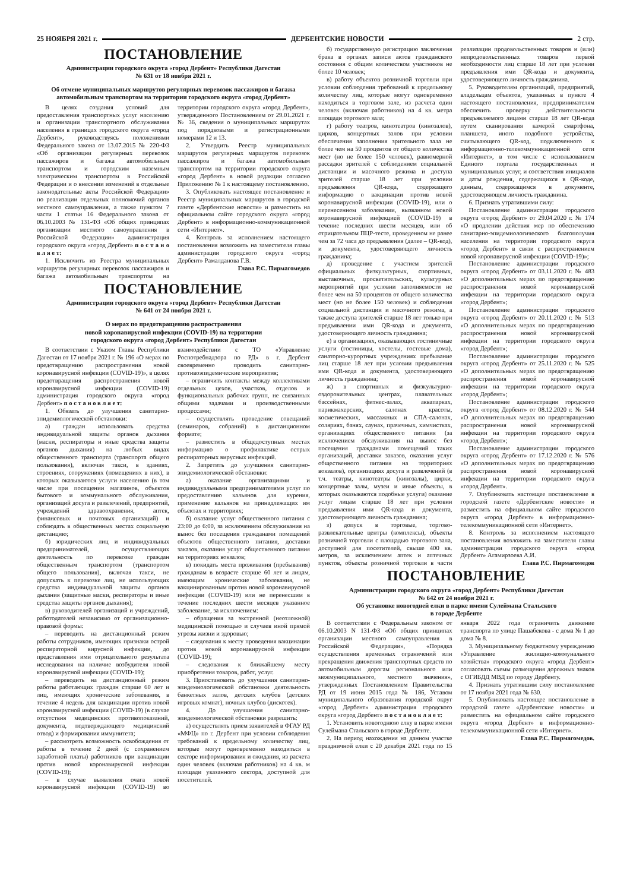25 НОЯБРЯ 2021 г. ДЕРБЕНТСКИЕ НОВОСТИ 2 стр.
ПОСТАНОВЛЕНИЕ
Администрации городского округа «город Дербент» Республики Дагестан
№ 631 от 18 ноября 2021 г.
Об отмене муниципальных маршрутов регулярных перевозок пассажиров и багажа автомобильным транспортом на территории городского округа «город Дербент»
В целях создания условий для предоставления транспортных услуг населению и организации транспортного обслуживания населения в границах городского округа «город Дербент», руководствуясь положениями Федерального закона от 13.07.2015 № 220-ФЗ «Об организации регулярных перевозок пассажиров и багажа автомобильным транспортом и городским наземным электрическим транспортом в Российской Федерации и о внесении изменений в отдельные законодательные акты Российской Федерации» по реализации отдельных полномочий органов местного самоуправления, а также пунктом 7 части 1 статьи 16 Федерального закона от 06.10.2003 № 131-ФЗ «Об общих принципах организации местного самоуправления в Российской Федерации» администрация городского округа «город Дербент» п о с т а н о в л я е т:
1. Исключить из Реестра муниципальных маршрутов регулярных перевозок пассажиров и багажа автомобильным транспортом на территории городского округа «город Дербент», утвержденного Постановлением от 29.01.2021 г. № 36, сведения о муниципальных маршрутах под порядковыми и регистрационными номерами 12 и 13.
2. Утвердить Реестр муниципальных маршрутов регулярных маршрутов перевозок пассажиров и багажа автомобильным транспортом на территории городского округа «город Дербент» в новой редакции согласно Приложению № 1 к настоящему постановлению.
3. Опубликовать настоящее постановление и Реестр муниципальных маршрутов в городской газете «Дербентские новости» и разместить на официальном сайте городского округа «город Дербент» в информационно-коммуникационной сети «Интернет».
4. Контроль за исполнением настоящего постановления возложить на заместителя главы администрации городского округа «город Дербент» Рамалданова Г.В.
Глава Р.С. Пирмагомедов
ПОСТАНОВЛЕНИЕ
Администрации городского округа «город Дербент» Республики Дагестан
№ 641 от 24 ноября 2021 г.
О мерах по предотвращению распространения
новой коронавирусной инфекции (COVID-19) на территории
городского округа «город Дербент» Республики Дагестан
В соответствии с Указом Главы Республики Дагестан от 17 ноября 2021 г. № 196 «О мерах по предотвращению распространения новой коронавирусной инфекции (COVID-19)», в целях предотвращения распространения новой коронавирусной инфекции (COVID-19) администрация городского округа «город Дербент» п о с т а н о в л я е т:
1. Обязать до улучшения санитарно-эпидемиологической обстановки:
а) граждан использовать средства индивидуальной защиты органов дыхания (маски, респираторы и иные средства защиты органов дыхания) на любых видах общественного транспорта (транспорта общего пользования), включая такси, в зданиях, строениях, сооружениях (помещениях в них), в которых оказываются услуги населению (в том числе при посещении магазинов, объектов бытового и коммунального обслуживания, организаций досуга и развлечений, предприятий, учреждений здравоохранения, аптек, финансовых и почтовых организаций) и соблюдать в общественных местах социальную дистанцию;
б) юридических лиц и индивидуальных предпринимателей, осуществляющих деятельность по перевозке граждан общественным транспортом (транспортом общего пользования), включая такси, не допускать к перевозке лиц, не использующих средства индивидуальной защиты органов дыхания (защитные маски, респираторы и иные средства защиты органов дыхания);
в) руководителей организаций и учреждений, работодателей независимо от организационно-правовой формы:
– переводить на дистанционный режим работы сотрудников, имеющих признаки острой респираторной вирусной инфекции, до представления ими отрицательного результата исследования на наличие возбудителя новой коронавирусной инфекции (COVID-19);
– переводить на дистанционный режим работы работающих граждан старше 60 лет и лиц, имеющих хронические заболевания, в течение 4 недель для вакцинации против новой коронавирусной инфекции (COVID-19) (в случае отсутствия медицинских противопоказаний, документа, подтверждающего медицинский отвод) и формирования иммунитета;
– рассмотреть возможность освобождения от работы в течение 2 дней (с сохранением заработной платы) работников при вакцинации против новой коронавирусной инфекции (COVID-19);
– в случае выявления очага новой коронавирусной инфекции (COVID-19) во взаимодействии с ТО «Управление Роспотребнадзора по РД» в г. Дербент своевременно проводить санитарно-противоэпидемические мероприятия;
– ограничить контакты между коллективами отдельных цехов, участков, отделов и функциональных рабочих групп, не связанных общими задачами и производственными процессами;
– осуществлять проведение совещаний (семинаров, собраний) в дистанционном формате;
– разместить в общедоступных местах информацию о профилактике острых респираторных вирусных инфекций.
2. Запретить до улучшения санитарно-эпидемиологической обстановки:
а) оказание организациями и индивидуальными предпринимателями услуг по предоставлению кальянов для курения, применение кальянов на принадлежащих им объектах и территориях;
б) оказание услуг общественного питания с 23:00 до 6:00, за исключением обслуживания на вынос без посещения гражданами помещений объектов общественного питания, доставки заказов, оказания услуг общественного питания на территориях вокзалов;
в) покидать места проживания (пребывания) гражданам в возрасте старше 60 лет и лицам, имеющим хронические заболевания, не вакцинированным против новой коронавирусной инфекции (COVID-19) или не перенесшим в течение последних шести месяцев указанное заболевание, за исключением:
– обращения за экстренной (неотложной) медицинской помощью и случаев иной прямой угрозы жизни и здоровью;
– следования к месту проведения вакцинации против новой коронавирусной инфекции (COVID-19);
– следования к ближайшему месту приобретения товаров, работ, услуг.
3. Приостановить до улучшения санитарно-эпидемиологической обстановки деятельность банкетных залов, детских клубов (детских игровых комнат), ночных клубов (дискотек).
4. До улучшения санитарно-эпидемиологической обстановки разрешить:
а) осуществлять прием заявителей в ФГАУ РД «МФЦ» по г. Дербент при условии соблюдения требований к предельному количеству лиц, которые могут одновременно находиться в секторе информирования и ожидания, из расчета один человек (включая работников) на 4 кв. м площади указанного сектора, доступной для посетителей.
б) государственную регистрацию заключения брака в органах записи актов гражданского состояния с общим количеством участников не более 10 человек;
в) работу объектов розничной торговли при условии соблюдения требований к предельному количеству лиц, которые могут одновременно находиться в торговом зале, из расчета один человек (включая работников) на 4 кв. метра площади торгового зала;
г) работу театров, кинотеатров (кинозалов), цирков, концертных залов при условии обеспечения заполнения зрительного зала не более чем на 50 процентов от общего количества мест (но не более 150 человек), равномерной рассадки зрителей с соблюдением социальной дистанции и масочного режима и доступа зрителей старше 18 лет при условии предъявления QR-кода, содержащего информацию о вакцинации против новой коронавирусной инфекции (COVID-19), или о перенесенном заболевании, вызванном новой коронавирусной инфекцией (COVID-19) в течение последних шести месяцев, или об отрицательном ПЦР-тесте, проведенном не ранее чем за 72 часа до предъявления (далее – QR-код), и документа, удостоверяющего личность гражданина;
д) проведение с участием зрителей официальных физкультурных, спортивных, выставочных, просветительских, культурных мероприятий при условии заполняемости не более чем на 50 процентов от общего количества мест (но не более 150 человек) и соблюдения социальной дистанции и масочного режима, а также доступа зрителей старше 18 лет только при предъявлении ими QR-кода и документа, удостоверяющего личность гражданина;
е) в организациях, оказывающих гостиничные услуги (гостиницы, хостелы, гостевые дома), санаторно-курортных учреждениях пребывание лиц старше 18 лет при условии предъявления ими QR-кода и документа, удостоверяющего личность гражданина;
ж) в спортивных и физкультурно-оздоровительных центрах, плавательных бассейнах, фитнес-залах, аквапарках, парикмахерских, салонах красоты, косметических, массажных и СПА-салонах, соляриях, банях, саунах, прачечных, химчистках, организациях общественного питания (за исключением обслуживания на вынос без посещения гражданами помещений таких организаций, доставки заказов, оказания услуг общественного питания на территориях вокзалов), организациях досуга и развлечений (в т.ч. театры, кинотеатры (кинозалы), цирки, концертные залы, музеи и иные объекты, в которых оказываются подобные услуги) оказание услуг лицам старше 18 лет при условии предъявления ими QR-кода и документа, удостоверяющего личность гражданина;
з) допуск в торговые, торгово-развлекательные центры (комплексы), объекты розничной торговли с площадью торгового зала, доступной для посетителей, свыше 400 кв. метров, за исключением аптек и аптечных пунктов, объекты розничной торговли в части реализации продовольственных товаров и (или) непродовольственных товаров первой необходимости лиц старше 18 лет при условии предъявления ими QR-кода и документа, удостоверяющего личность гражданина.
5. Руководителям организаций, предприятий, владельцам объектов, указанных в пункте 4 настоящего постановления, предпринимателям обеспечить проверку действительности предъявляемого лицами старше 18 лет QR-кода путем сканирования камерой смартфона, планшета, иного подобного устройства, считывающего QR-код, подключенного к информационно-телекоммуникационной сети «Интернет», в том числе с использованием Единого портала государственных и муниципальных услуг, и соответствия инициалов и даты рождения, содержащихся в QR-коде, данным, содержащимся в документе, удостоверяющем личность гражданина.
6. Признать утратившими силу:
Постановление администрации городского округа «город Дербент» от 29.04.2020 г. № 174 «О продлении действия мер по обеспечению санитарно-эпидемиологического благополучия населения на территории городского округа «город Дербент» в связи с распространением новой коронавирусной инфекции (COVID-19)»;
Постановление администрации городского округа «город Дербент» от 03.11.2020 г. № 483 «О дополнительных мерах по предотвращению распространения новой коронавирусной инфекции на территории городского округа «город Дербент»;
Постановление администрации городского округа «город Дербент» от 20.11.2020 г. № 513 «О дополнительных мерах по предотвращению распространения новой коронавирусной инфекции на территории городского округа «город Дербент»;
Постановление администрации городского округа «город Дербент» от 25.11.2020 г. № 525 «О дополнительных мерах по предотвращению распространения новой коронавирусной инфекции на территории городского округа «город Дербент»;
Постановление администрации городского округа «город Дербент» от 08.12.2020 г. № 544 «О дополнительных мерах по предотвращению распространения новой коронавирусной инфекции на территории городского округа «город Дербент»;
Постановление администрации городского округа «город Дербент» от 17.12.2020 г. № 576 «О дополнительных мерах по предотвращению распространения новой коронавирусной инфекции на территории городского округа «город Дербент».
7. Опубликовать настоящее постановление в городской газете «Дербентские новости» и разместить на официальном сайте городского округа «город Дербент» в информационно-телекоммуникационной сети «Интернет».
8. Контроль за исполнением настоящего постановления возложить на заместителя главы администрации городского округа «город Дербент» Агамирзоева А.И.
Глава Р.С. Пирмагомедов
ПОСТАНОВЛЕНИЕ
Администрации городского округа «город Дербент» Республики Дагестан
№ 642 от 24 ноября 2021 г.
Об установке новогодней елки в парке имени Сулеймана Стальского
в городе Дербенте
В соответствии с Федеральным законом от 06.10.2003 N 131-ФЗ «Об общих принципах организации местного самоуправления в Российской Федерации», «Порядка осуществления временных ограничений или прекращения движения транспортных средств по автомобильным дорогам регионального или межмуниципального, местного значения», утвержденных Постановлением Правительства РД от 19 июня 2015 года № 186, Уставом муниципального образования городской округ «город Дербент» администрация городского округа «город Дербент» п о с т а н о в л я е т:
1. Установить новогоднюю елку в парке имени Сулеймана Стальского в городе Дербенте.
2. На период нахождения на данном участке праздничной елки с 20 декабря 2021 года по 15 января 2022 года ограничить движение транспорта по улице Пашабекова - с дома № 1 до дома № 8.
3. Муниципальному бюджетному учреждению «Управление жилищно-коммунального хозяйства» городского округа «город Дербент» согласовать схемы размещения дорожных знаков с ОГИБДД МВД по городу Дербенту.
4. Признать утратившим силу постановление от 17 ноября 2021 года № 630.
5. Опубликовать настоящее постановление в городской газете «Дербентские новости» и разместить на официальном сайте городского округа «город Дербент» в информационно-телекоммуникационной сети «Интернет».
Глава Р.С. Пирмагомедов.